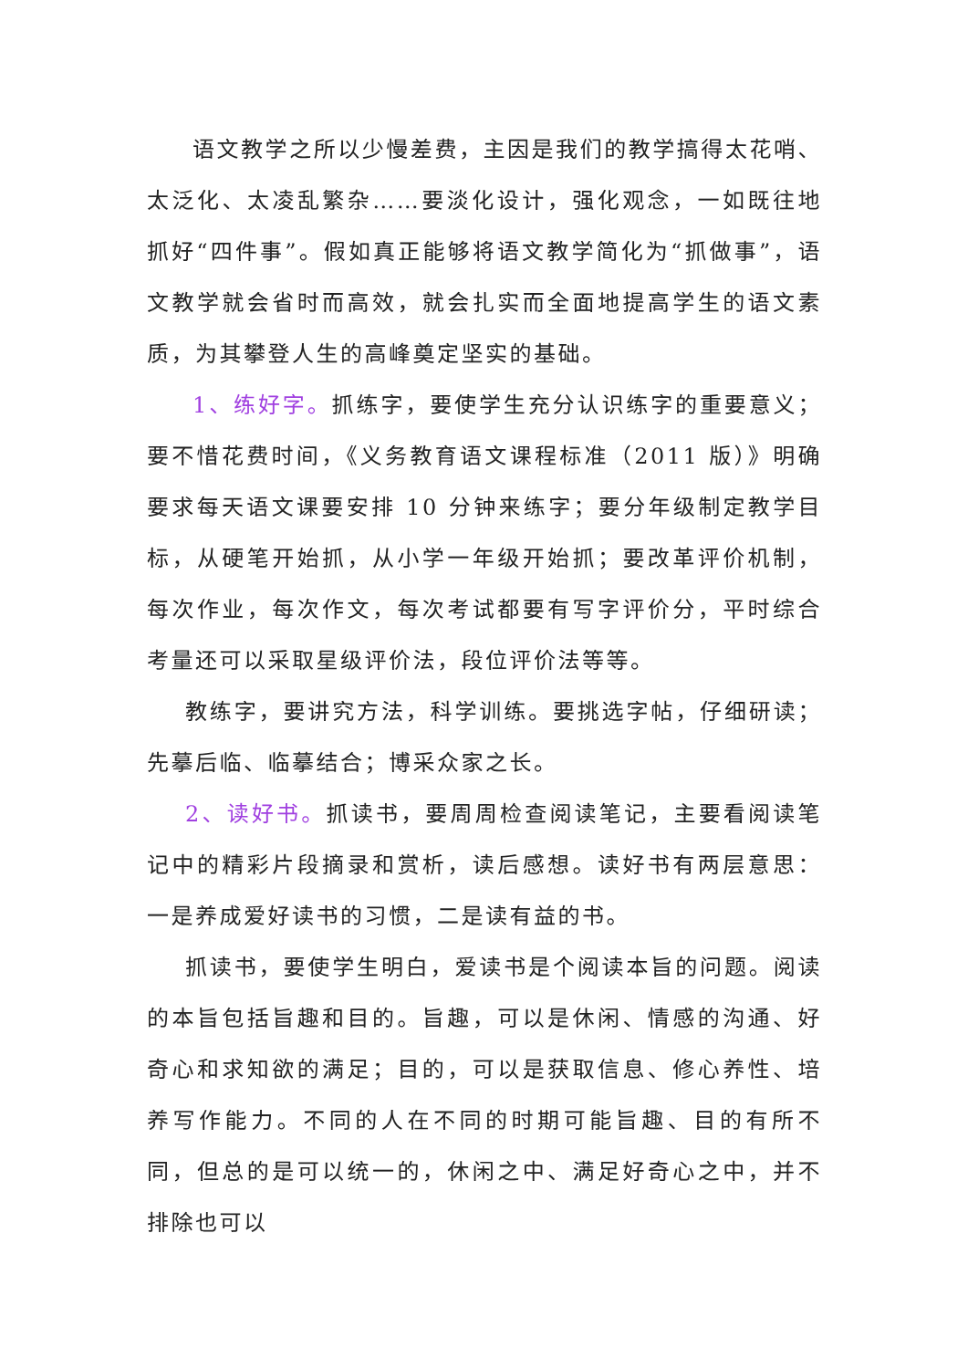语文教学之所以少慢差费，主因是我们的教学搞得太花哨、太泛化、太凌乱繁杂……要淡化设计，强化观念，一如既往地抓好“四件事”。假如真正能够将语文教学简化为“抓做事”，语文教学就会省时而高效，就会扎实而全面地提高学生的语文素质，为其攀登人生的高峰奠定坚实的基础。
1、练好字。抓练字，要使学生充分认识练字的重要意义；要不惜花费时间，《义务教育语文课程标准（2011 版）》明确要求每天语文课要安排 10 分钟来练字；要分年级制定教学目标，从硬笔开始抓，从小学一年级开始抓；要改革评价机制，每次作业，每次作文，每次考试都要有写字评价分，平时综合考量还可以采取星级评价法，段位评价法等等。
教练字，要讲究方法，科学训练。要挑选字帖，仔细研读；先摹后临、临摹结合；博采众家之长。
2、读好书。抓读书，要周周检查阅读笔记，主要看阅读笔记中的精彩片段摘录和赏析，读后感想。读好书有两层意思：一是养成爱好读书的习惯，二是读有益的书。
抓读书，要使学生明白，爱读书是个阅读本旨的问题。阅读的本旨包括旨趣和目的。旨趣，可以是休闲、情感的沟通、好奇心和求知欲的满足；目的，可以是获取信息、修心养性、培养写作能力。不同的人在不同的时期可能旨趣、目的有所不同，但总的是可以统一的，休闲之中、满足好奇心之中，并不排除也可以